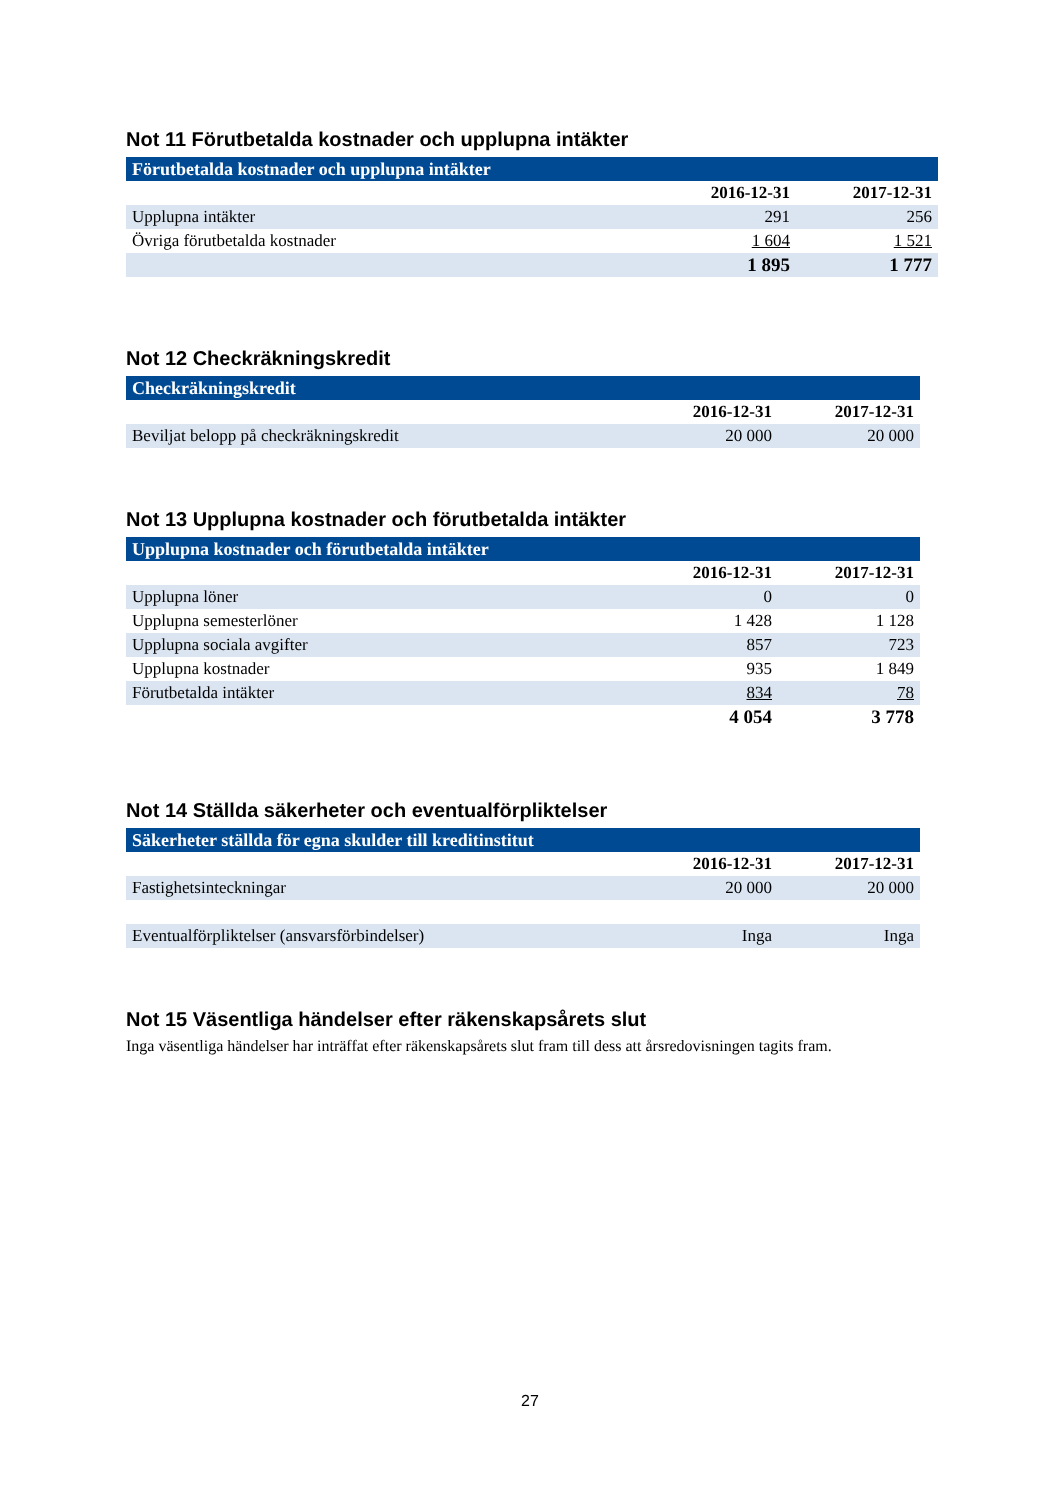Not 11 Förutbetalda kostnader och upplupna intäkter
| Förutbetalda kostnader och upplupna intäkter | | |
| --- | --- | --- |
| | 2016-12-31 | 2017-12-31 |
| Upplupna intäkter | 291 | 256 |
| Övriga förutbetalda kostnader | 1 604 | 1 521 |
| | 1 895 | 1 777 |
Not 12 Checkräkningskredit
| Checkräkningskredit | | |
| --- | --- | --- |
| | 2016-12-31 | 2017-12-31 |
| Beviljat belopp på checkräkningskredit | 20 000 | 20 000 |
Not 13 Upplupna kostnader och förutbetalda intäkter
| Upplupna kostnader och förutbetalda intäkter | | |
| --- | --- | --- |
| | 2016-12-31 | 2017-12-31 |
| Upplupna löner | 0 | 0 |
| Upplupna semesterlöner | 1 428 | 1 128 |
| Upplupna sociala avgifter | 857 | 723 |
| Upplupna kostnader | 935 | 1 849 |
| Förutbetalda intäkter | 834 | 78 |
| | 4 054 | 3 778 |
Not 14 Ställda säkerheter och eventualförpliktelser
| Säkerheter ställda för egna skulder till kreditinstitut | | |
| --- | --- | --- |
| | 2016-12-31 | 2017-12-31 |
| Fastighetsinteckningar | 20 000 | 20 000 |
| Eventualförpliktelser (ansvarsförbindelser) | Inga | Inga |
Not 15 Väsentliga händelser efter räkenskapsårets slut
Inga väsentliga händelser har inträffat efter räkenskapsårets slut fram till dess att årsredovisningen tagits fram.
27